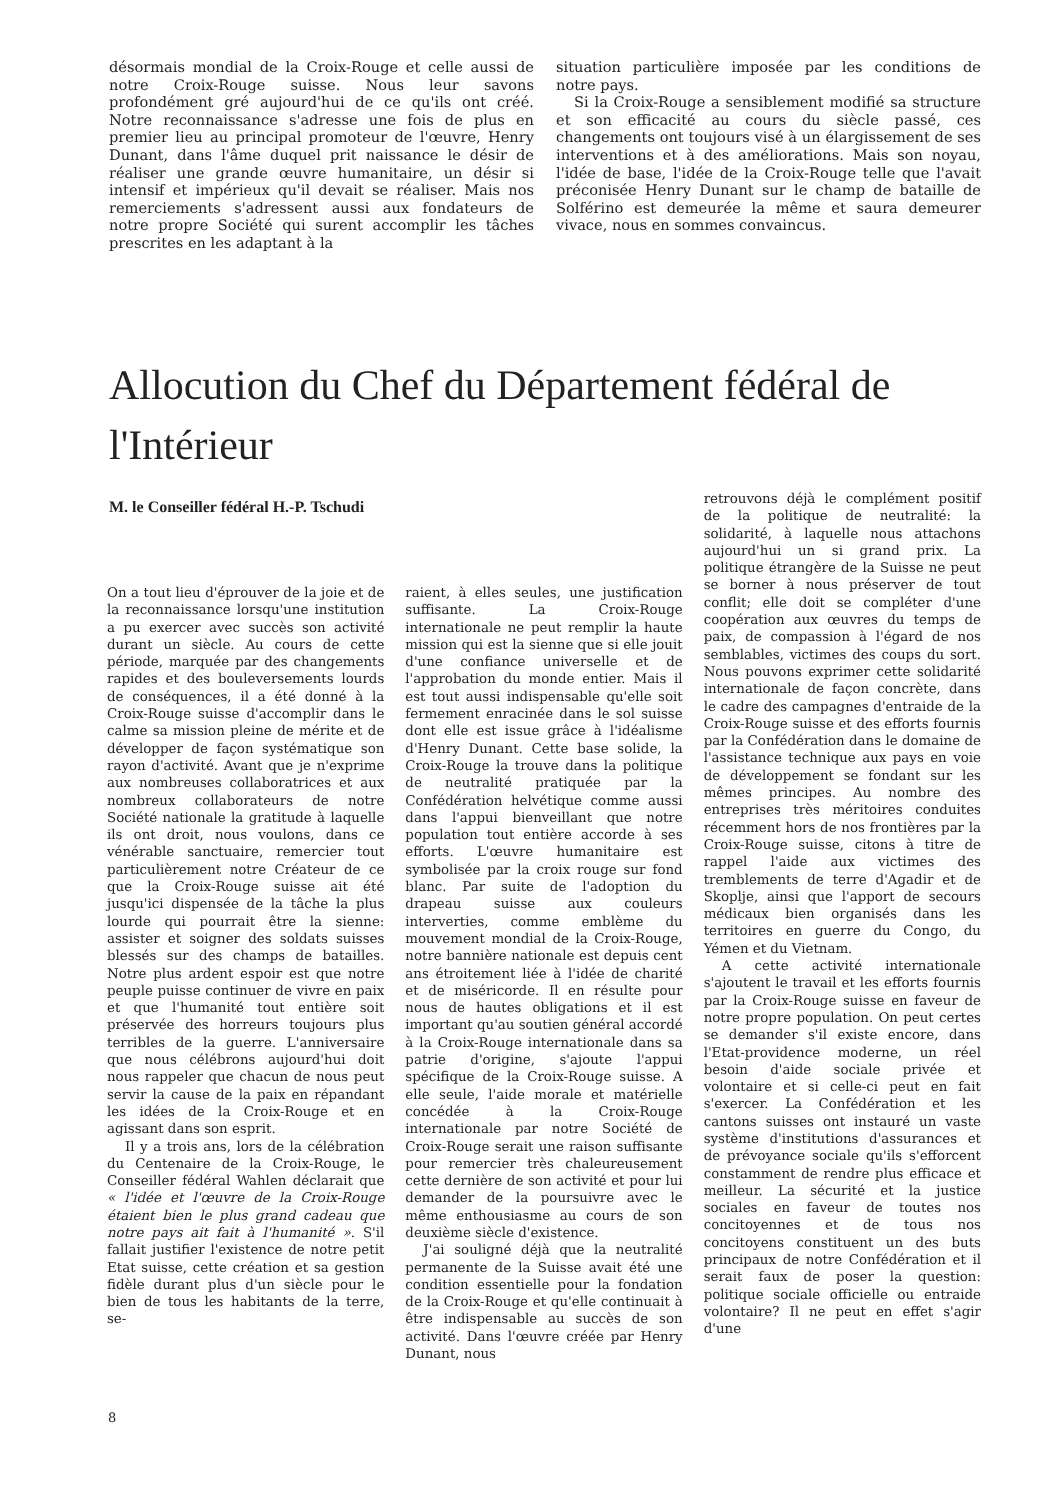désormais mondial de la Croix-Rouge et celle aussi de notre Croix-Rouge suisse. Nous leur savons profondément gré aujourd'hui de ce qu'ils ont créé. Notre reconnaissance s'adresse une fois de plus en premier lieu au principal promoteur de l'œuvre, Henry Dunant, dans l'âme duquel prit naissance le désir de réaliser une grande œuvre humanitaire, un désir si intensif et impérieux qu'il devait se réaliser. Mais nos remerciements s'adressent aussi aux fondateurs de notre propre Société qui surent accomplir les tâches prescrites en les adaptant à la
situation particulière imposée par les conditions de notre pays.
Si la Croix-Rouge a sensiblement modifié sa structure et son efficacité au cours du siècle passé, ces changements ont toujours visé à un élargissement de ses interventions et à des améliorations. Mais son noyau, l'idée de base, l'idée de la Croix-Rouge telle que l'avait préconisée Henry Dunant sur le champ de bataille de Solférino est demeurée la même et saura demeurer vivace, nous en sommes convaincus.
Allocution du Chef du Département fédéral de l'Intérieur
M. le Conseiller fédéral H.-P. Tschudi
On a tout lieu d'éprouver de la joie et de la reconnaissance lorsqu'une institution a pu exercer avec succès son activité durant un siècle. Au cours de cette période, marquée par des changements rapides et des bouleversements lourds de conséquences, il a été donné à la Croix-Rouge suisse d'accomplir dans le calme sa mission pleine de mérite et de développer de façon systématique son rayon d'activité. Avant que je n'exprime aux nombreuses collaboratrices et aux nombreux collaborateurs de notre Société nationale la gratitude à laquelle ils ont droit, nous voulons, dans ce vénérable sanctuaire, remercier tout particulièrement notre Créateur de ce que la Croix-Rouge suisse ait été jusqu'ici dispensée de la tâche la plus lourde qui pourrait être la sienne: assister et soigner des soldats suisses blessés sur des champs de batailles. Notre plus ardent espoir est que notre peuple puisse continuer de vivre en paix et que l'humanité tout entière soit préservée des horreurs toujours plus terribles de la guerre. L'anniversaire que nous célébrons aujourd'hui doit nous rappeler que chacun de nous peut servir la cause de la paix en répandant les idées de la Croix-Rouge et en agissant dans son esprit.
Il y a trois ans, lors de la célébration du Centenaire de la Croix-Rouge, le Conseiller fédéral Wahlen déclarait que « l'idée et l'œuvre de la Croix-Rouge étaient bien le plus grand cadeau que notre pays ait fait à l'humanité ». S'il fallait justifier l'existence de notre petit Etat suisse, cette création et sa gestion fidèle durant plus d'un siècle pour le bien de tous les habitants de la terre, se-
raient, à elles seules, une justification suffisante. La Croix-Rouge internationale ne peut remplir la haute mission qui est la sienne que si elle jouit d'une confiance universelle et de l'approbation du monde entier. Mais il est tout aussi indispensable qu'elle soit fermement enracinée dans le sol suisse dont elle est issue grâce à l'idéalisme d'Henry Dunant. Cette base solide, la Croix-Rouge la trouve dans la politique de neutralité pratiquée par la Confédération helvétique comme aussi dans l'appui bienveillant que notre population tout entière accorde à ses efforts. L'œuvre humanitaire est symbolisée par la croix rouge sur fond blanc. Par suite de l'adoption du drapeau suisse aux couleurs interverties, comme emblème du mouvement mondial de la Croix-Rouge, notre bannière nationale est depuis cent ans étroitement liée à l'idée de charité et de miséricorde. Il en résulte pour nous de hautes obligations et il est important qu'au soutien général accordé à la Croix-Rouge internationale dans sa patrie d'origine, s'ajoute l'appui spécifique de la Croix-Rouge suisse. A elle seule, l'aide morale et matérielle concédée à la Croix-Rouge internationale par notre Société de Croix-Rouge serait une raison suffisante pour remercier très chaleureusement cette dernière de son activité et pour lui demander de la poursuivre avec le même enthousiasme au cours de son deuxième siècle d'existence.
J'ai souligné déjà que la neutralité permanente de la Suisse avait été une condition essentielle pour la fondation de la Croix-Rouge et qu'elle continuait à être indispensable au succès de son activité. Dans l'œuvre créée par Henry Dunant, nous
retrouvons déjà le complément positif de la politique de neutralité: la solidarité, à laquelle nous attachons aujourd'hui un si grand prix. La politique étrangère de la Suisse ne peut se borner à nous préserver de tout conflit; elle doit se compléter d'une coopération aux œuvres du temps de paix, de compassion à l'égard de nos semblables, victimes des coups du sort. Nous pouvons exprimer cette solidarité internationale de façon concrète, dans le cadre des campagnes d'entraide de la Croix-Rouge suisse et des efforts fournis par la Confédération dans le domaine de l'assistance technique aux pays en voie de développement se fondant sur les mêmes principes. Au nombre des entreprises très méritoires conduites récemment hors de nos frontières par la Croix-Rouge suisse, citons à titre de rappel l'aide aux victimes des tremblements de terre d'Agadir et de Skoplje, ainsi que l'apport de secours médicaux bien organisés dans les territoires en guerre du Congo, du Yémen et du Vietnam.
A cette activité internationale s'ajoutent le travail et les efforts fournis par la Croix-Rouge suisse en faveur de notre propre population. On peut certes se demander s'il existe encore, dans l'Etat-providence moderne, un réel besoin d'aide sociale privée et volontaire et si celle-ci peut en fait s'exercer. La Confédération et les cantons suisses ont instauré un vaste système d'institutions d'assurances et de prévoyance sociale qu'ils s'efforcent constamment de rendre plus efficace et meilleur. La sécurité et la justice sociales en faveur de toutes nos concitoyennes et de tous nos concitoyens constituent un des buts principaux de notre Confédération et il serait faux de poser la question: politique sociale officielle ou entraide volontaire? Il ne peut en effet s'agir d'une
8